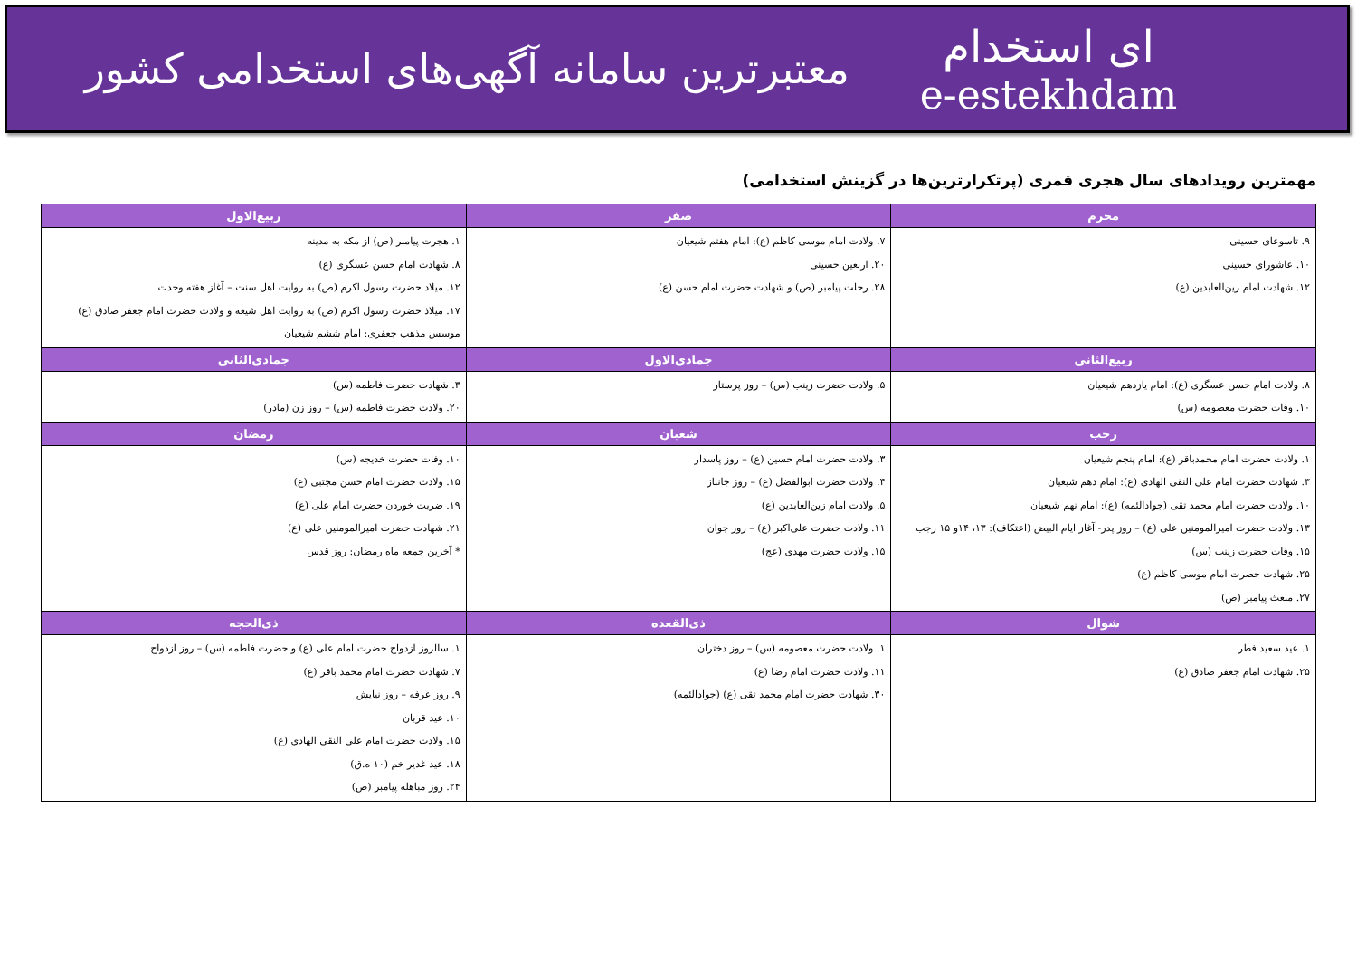ای استخدام
e-estekhdam
معتبرترین سامانه آگهی‌های استخدامی کشور
مهمترین رویدادهای سال هجری قمری (پرتکرارترین‌ها در گزینش استخدامی)
| محرم | صفر | ربیع‌الاول |
| --- | --- | --- |
| ۹. تاسوعای حسینی ۱۰. عاشورای حسینی ۱۲. شهادت امام زین‌العابدین (ع) | ۷. ولادت امام موسی کاظم (ع): امام هفتم شیعیان ۲۰. اربعین حسینی ۲۸. رحلت پیامبر (ص) و شهادت حضرت امام حسن (ع) | ۱. هجرت پیامبر (ص) از مکه به مدینه ۸. شهادت امام حسن عسگری (ع) ۱۲. میلاد حضرت رسول اکرم (ص) به روایت اهل سنت – آغاز هفته وحدت ۱۷. میلاذ حضرت رسول اکرم (ص) به روایت اهل شیعه و ولادت حضرت امام جعفر صادق (ع) موسس مذهب جعفری: امام ششم شیعیان |
| ربیع‌الثانی | جمادی‌الاول | جمادی‌الثانی |
| ۸. ولادت امام حسن عسگری (ع): امام یازدهم شیعیان ۱۰. وفات حضرت معصومه (س) | ۵. ولادت حضرت زینب (س) – روز پرستار | ۳. شهادت حضرت فاطمه (س) ۲۰. ولادت حضرت فاطمه (س) – روز زن (مادر) |
| رجب | شعبان | رمضان |
| ۱. ولادت حضرت امام محمدباقر (ع): امام پنجم شیعیان ۳. شهادت حضرت امام علی النقی الهادی (ع): امام دهم شیعیان ۱۰. ولادت حضرت امام محمد تقی (جوادالئمه) (ع): امام نهم شیعیان ۱۳. ولادت حضرت امیرالمومنین علی (ع) – روز پدر- آغاز ایام البیض (اعتکاف): ۱۳، ۱۴و ۱۵ رجب ۱۵. وفات حضرت زینب (س) ۲۵. شهادت حضرت امام موسی کاظم (ع) ۲۷. مبعث پیامبر (ص) | ۳. ولادت حضرت امام حسین (ع) – روز پاسدار ۴. ولادت حضرت ابوالفضل (ع) – روز جانباز ۵. ولادت امام زین‌العابدین (ع) ۱۱. ولادت حضرت علی‌اکبر (ع) – روز جوان ۱۵. ولادت حضرت مهدی (عج) | ۱۰. وفات حضرت خدیجه (س) ۱۵. ولادت حضرت امام حسن مجتبی (ع) ۱۹. ضربت خوردن حضرت امام علی (ع) ۲۱. شهادت حضرت امیرالمومنین علی (ع) * آخرین جمعه ماه رمضان: روز قدس |
| شوال | ذی‌القعده | ذی‌الحجه |
| ۱. عید سعید فطر ۲۵. شهادت امام جعفر صادق (ع) | ۱. ولادت حضرت معصومه (س) – روز دختران ۱۱. ولادت حضرت امام رضا (ع) ۳۰. شهادت حضرت امام محمد تقی (ع) (جوادالئمه) | ۱. سالروز ازدواج حضرت امام علی (ع) و حضرت فاطمه (س) – روز ازدواج ۷. شهادت حضرت امام محمد باقر (ع) ۹. روز عرفه – روز نیایش ۱۰. عید قربان ۱۵. ولادت حضرت امام علی النقی الهادی (ع) ۱۸. عید غدیر خم (۱۰ ه.ق) ۲۴. روز مباهله پیامبر (ص) |